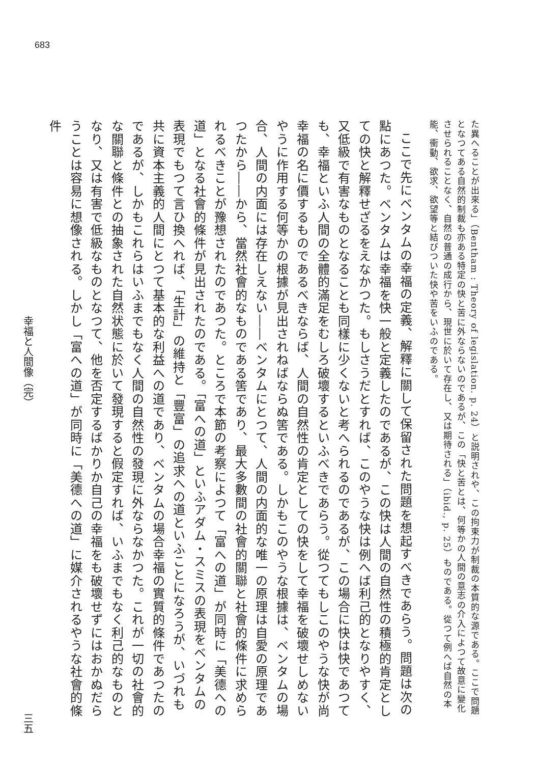683
た異へることが出來る」（Bentham : Theory of legislation. p. 24）と説明されや、この拘束力が制裁の本質的な源である。ここで問題となつてある自然的制裁も亦ある特定の快と苦に外ならないのであるが、この「快と苦とは、何等かの人間の意志の介入によつて故意に變化させられることなく、自然の普通の成行から、現世に於いて存在し、又は期待される」（ibid., p. 25）ものである。從つて例へば自然の本能、衝動、欲求、欲望等と結びついた快や苦をいふのである。
ここで先にベンタムの幸福の定義、解釋に關して保留された問題を想起すべきであらう。問題は次の點にあつた。ベンタムは幸福を快一般と定義したのであるが、この快は人間の自然性の積極的肯定としての快と解釋せざるをえなかつた。もしさうだとすれば、このやうな快は例へば利己的となりやすく、又低級で有害なものとなることも同樣に少くないと考へられるのであるが、この場合に快は快であつても、幸福といふ人間の全體的滿足をむしろ破壞するといふべきであらう。從つてもしこのやうな快が尚幸福の名に價するものであるべきならば、人間の自然性の肯定としての快をして幸福を破壞せしめないやうに作用する何等かの根據が見出されねばならぬ筈である。しかもこのやうな根據は、ベンタムの場合、人間の内面には存在しえない――ベンタムにとつて、人間の内面的な唯一の原理は自愛の原理であつたから――から、當然社會的なものである筈であり、最大多數間の社會的關聯と社會的條件に求められるべきことが豫想されたのであつた。ところで本節の考察によつて「富への道」が同時に「美德への道」となる社會的條件が見出されたのである。「富への道」といふアダム・スミスの表現をベンタムの表現でもつて言ひ換へれば、「生計」の維持と「豐富」の追求への道といふことになろうが、いづれも共に資本主義的人間にとつて基本的な利益への道であり、ベンタムの場合幸福の實質的條件であつたのであるが、しかもこれらはいふまでもなく人間の自然性の發現に外ならなかつた。これが一切の社會的な關聯と條件との抽象された自然状態に於いて發現すると假定すれば、いふまでもなく利己的なものとなり、又は有害で低級なものとなつて、他を否定するばかりか自己の幸福をも破壞せずにはおかぬだらうことは容易に想像される。しかし「富への道」が同時に「美德への道」に媒介されるやうな社會的條件
幸福と人間像（完） 三五